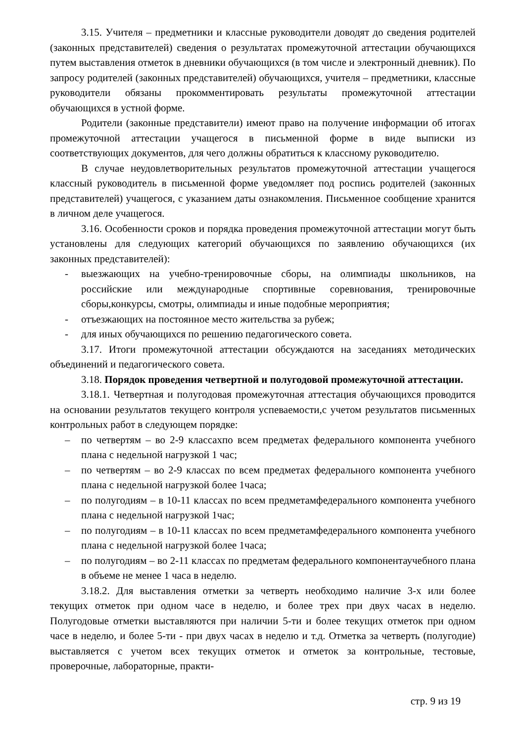3.15. Учителя – предметники и классные руководители доводят до сведения родителей (законных представителей) сведения о результатах промежуточной аттестации обучающихся путем выставления отметок в дневники обучающихся (в том числе и электронный дневник). По запросу родителей (законных представителей) обучающихся, учителя – предметники, классные руководители обязаны прокомментировать результаты промежуточной аттестации обучающихся в устной форме.
Родители (законные представители) имеют право на получение информации об итогах промежуточной аттестации учащегося в письменной форме в виде выписки из соответствующих документов, для чего должны обратиться к классному руководителю.
В случае неудовлетворительных результатов промежуточной аттестации учащегося классный руководитель в письменной форме уведомляет под роспись родителей (законных представителей) учащегося, с указанием даты ознакомления. Письменное сообщение хранится в личном деле учащегося.
3.16. Особенности сроков и порядка проведения промежуточной аттестации могут быть установлены для следующих категорий обучающихся по заявлению обучающихся (их законных представителей):
- выезжающих на учебно-тренировочные сборы, на олимпиады школьников, на российские или международные спортивные соревнования, тренировочные сборы,конкурсы, смотры, олимпиады и иные подобные мероприятия;
- отъезжающих на постоянное место жительства за рубеж;
- для иных обучающихся по решению педагогического совета.
3.17. Итоги промежуточной аттестации обсуждаются на заседаниях методических объединений и педагогического совета.
3.18. Порядок проведения четвертной и полугодовой промежуточной аттестации.
3.18.1. Четвертная и полугодовая промежуточная аттестация обучающихся проводится на основании результатов текущего контроля успеваемости,с учетом результатов письменных контрольных работ в следующем порядке:
– по четвертям – во 2-9 классахпо всем предметах федерального компонента учебного плана с недельной нагрузкой 1 час;
– по четвертям – во 2-9 классах по всем предметах федерального компонента учебного плана с недельной нагрузкой более 1часа;
– по полугодиям – в 10-11 классах по всем предметамфедерального компонента учебного плана с недельной нагрузкой 1час;
– по полугодиям – в 10-11 классах по всем предметамфедерального компонента учебного плана с недельной нагрузкой более 1часа;
– по полугодиям – во 2-11 классах по предметам федерального компонентаучебного плана в объеме не менее 1 часа в неделю.
3.18.2. Для выставления отметки за четверть необходимо наличие 3-х или более текущих отметок при одном часе в неделю, и более трех при двух часах в неделю. Полугодовые отметки выставляются при наличии 5-ти и более текущих отметок при одном часе в неделю, и более 5-ти - при двух часах в неделю и т.д. Отметка за четверть (полугодие) выставляется с учетом всех текущих отметок и отметок за контрольные, тестовые, проверочные, лабораторные, практи-
стр. 9 из 19